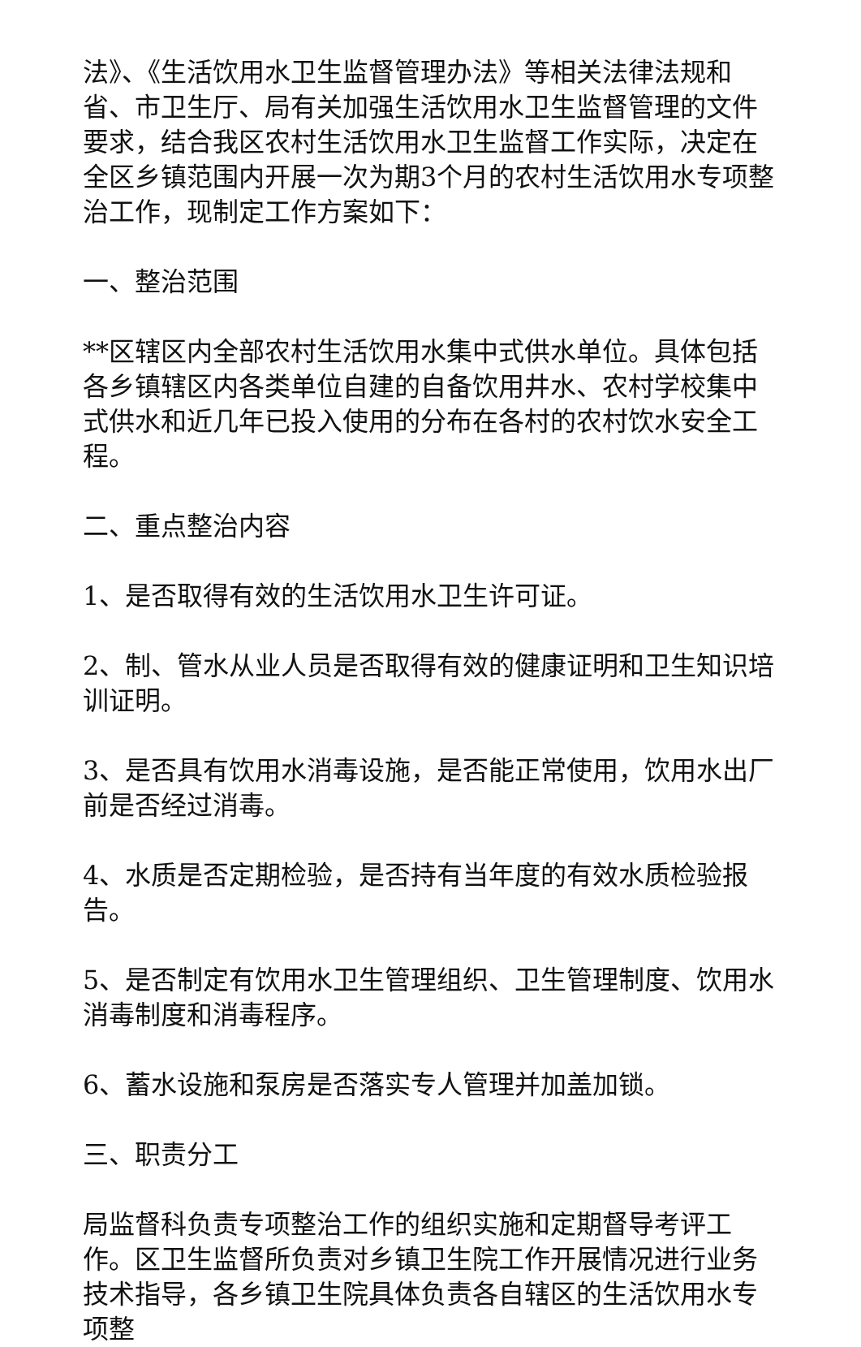法》、《生活饮用水卫生监督管理办法》等相关法律法规和省、市卫生厅、局有关加强生活饮用水卫生监督管理的文件要求，结合我区农村生活饮用水卫生监督工作实际，决定在全区乡镇范围内开展一次为期3个月的农村生活饮用水专项整治工作，现制定工作方案如下：
一、整治范围
**区辖区内全部农村生活饮用水集中式供水单位。具体包括各乡镇辖区内各类单位自建的自备饮用井水、农村学校集中式供水和近几年已投入使用的分布在各村的农村饮水安全工程。
二、重点整治内容
1、是否取得有效的生活饮用水卫生许可证。
2、制、管水从业人员是否取得有效的健康证明和卫生知识培训证明。
3、是否具有饮用水消毒设施，是否能正常使用，饮用水出厂前是否经过消毒。
4、水质是否定期检验，是否持有当年度的有效水质检验报告。
5、是否制定有饮用水卫生管理组织、卫生管理制度、饮用水消毒制度和消毒程序。
6、蓄水设施和泵房是否落实专人管理并加盖加锁。
三、职责分工
局监督科负责专项整治工作的组织实施和定期督导考评工作。区卫生监督所负责对乡镇卫生院工作开展情况进行业务技术指导，各乡镇卫生院具体负责各自辖区的生活饮用水专项整